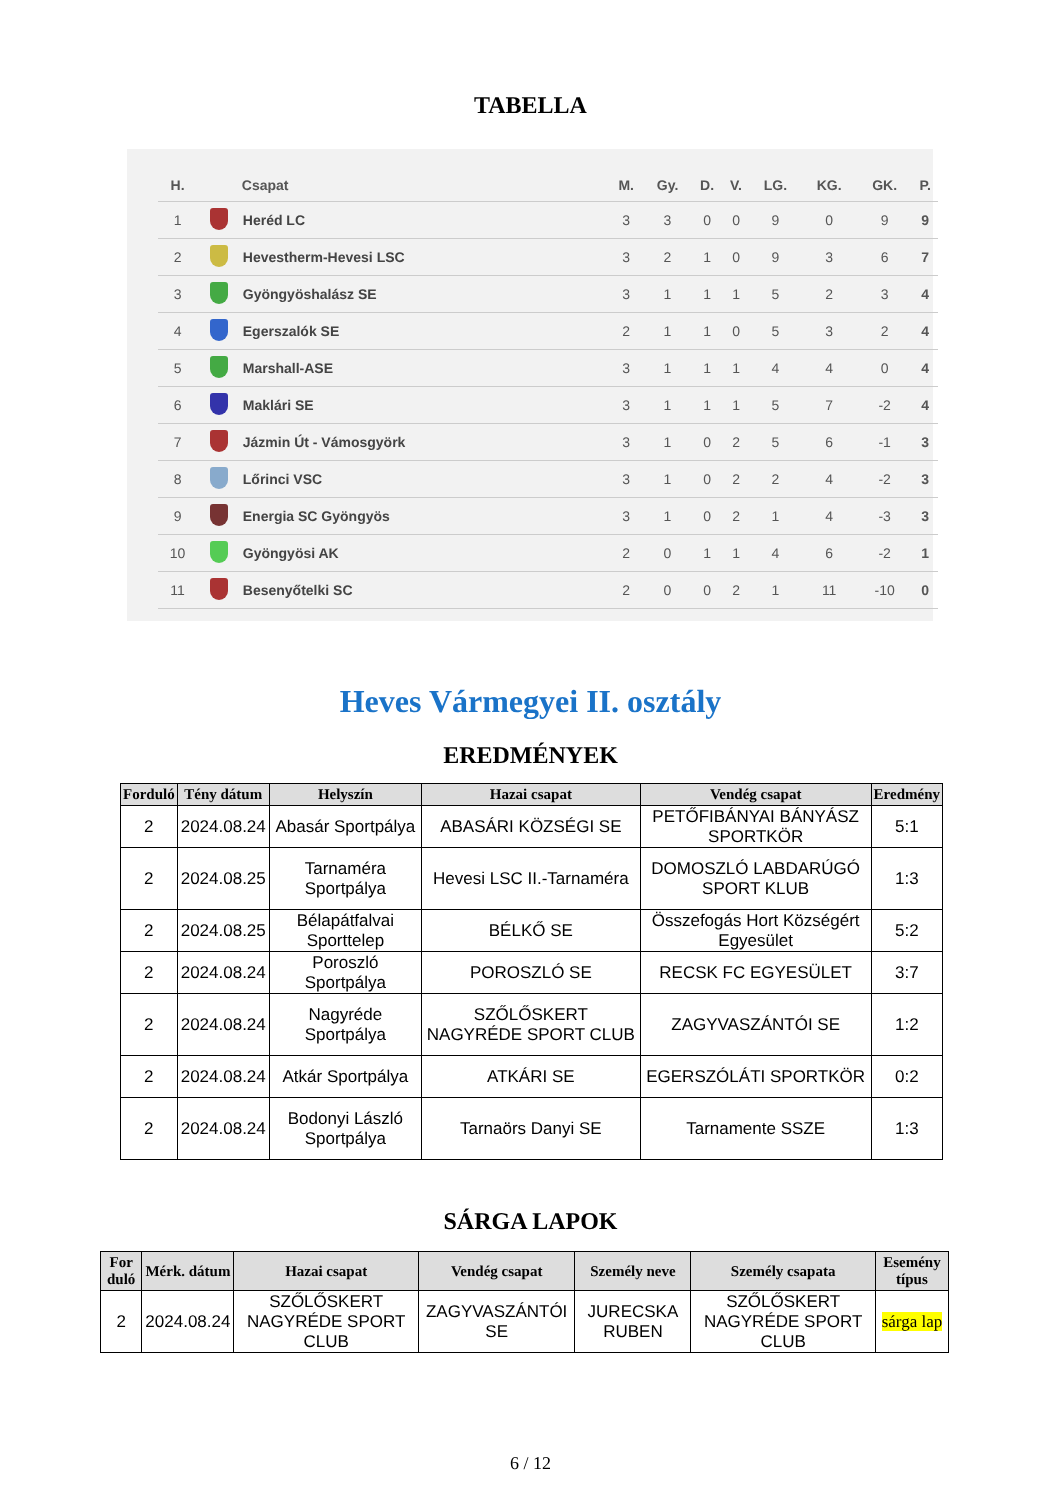TABELLA
| H. | | Csapat | M. | Gy. | D. | V. | LG. | KG. | GK. | P. |
| --- | --- | --- | --- | --- | --- | --- | --- | --- | --- | --- |
| 1 | | Heréd LC | 3 | 3 | 0 | 0 | 9 | 0 | 9 | 9 |
| 2 | | Hevestherm-Hevesi LSC | 3 | 2 | 1 | 0 | 9 | 3 | 6 | 7 |
| 3 | | Gyöngyöshalász SE | 3 | 1 | 1 | 1 | 5 | 2 | 3 | 4 |
| 4 | | Egerszalók SE | 2 | 1 | 1 | 0 | 5 | 3 | 2 | 4 |
| 5 | | Marshall-ASE | 3 | 1 | 1 | 1 | 4 | 4 | 0 | 4 |
| 6 | | Maklári SE | 3 | 1 | 1 | 1 | 5 | 7 | -2 | 4 |
| 7 | | Jázmin Út - Vámosgyörk | 3 | 1 | 0 | 2 | 5 | 6 | -1 | 3 |
| 8 | | Lőrinci VSC | 3 | 1 | 0 | 2 | 2 | 4 | -2 | 3 |
| 9 | | Energia SC Gyöngyös | 3 | 1 | 0 | 2 | 1 | 4 | -3 | 3 |
| 10 | | Gyöngyösi AK | 2 | 0 | 1 | 1 | 4 | 6 | -2 | 1 |
| 11 | | Besenyőtelki SC | 2 | 0 | 0 | 2 | 1 | 11 | -10 | 0 |
Heves Vármegyei II. osztály
EREDMÉNYEK
| Forduló | Tény dátum | Helyszín | Hazai csapat | Vendég csapat | Eredmény |
| --- | --- | --- | --- | --- | --- |
| 2 | 2024.08.24 | Abasár Sportpálya | ABASÁRI KÖZSÉGI SE | PETŐFIBÁNYAI BÁNYÁSZ SPORTKÖR | 5:1 |
| 2 | 2024.08.25 | Tarnaméra Sportpálya | Hevesi LSC II.-Tarnaméra | DOMOSZLÓ LABDARÚGÓ SPORT KLUB | 1:3 |
| 2 | 2024.08.25 | Bélapátfalvai Sporttelep | BÉLKŐ SE | Összefogás Hort Községért Egyesület | 5:2 |
| 2 | 2024.08.24 | Poroszló Sportpálya | POROSZLÓ SE | RECSK FC EGYESÜLET | 3:7 |
| 2 | 2024.08.24 | Nagyréde Sportpálya | SZŐLŐSKERT NAGYRÉDE SPORT CLUB | ZAGYVASZÁNTÓI SE | 1:2 |
| 2 | 2024.08.24 | Atkár Sportpálya | ATKÁRI SE | EGERSZÓLÁTI SPORTKÖR | 0:2 |
| 2 | 2024.08.24 | Bodonyi László Sportpálya | Tarnaörs Danyi SE | Tarnamente SSZE | 1:3 |
SÁRGA LAPOK
| For duló | Mérk. dátum | Hazai csapat | Vendég csapat | Személy neve | Személy csapata | Esemény típus |
| --- | --- | --- | --- | --- | --- | --- |
| 2 | 2024.08.24 | SZŐLŐSKERT NAGYRÉDE SPORT CLUB | ZAGYVASZÁNTÓI SE | JURECSKA RUBEN | SZŐLŐSKERT NAGYRÉDE SPORT CLUB | sárga lap |
6 / 12